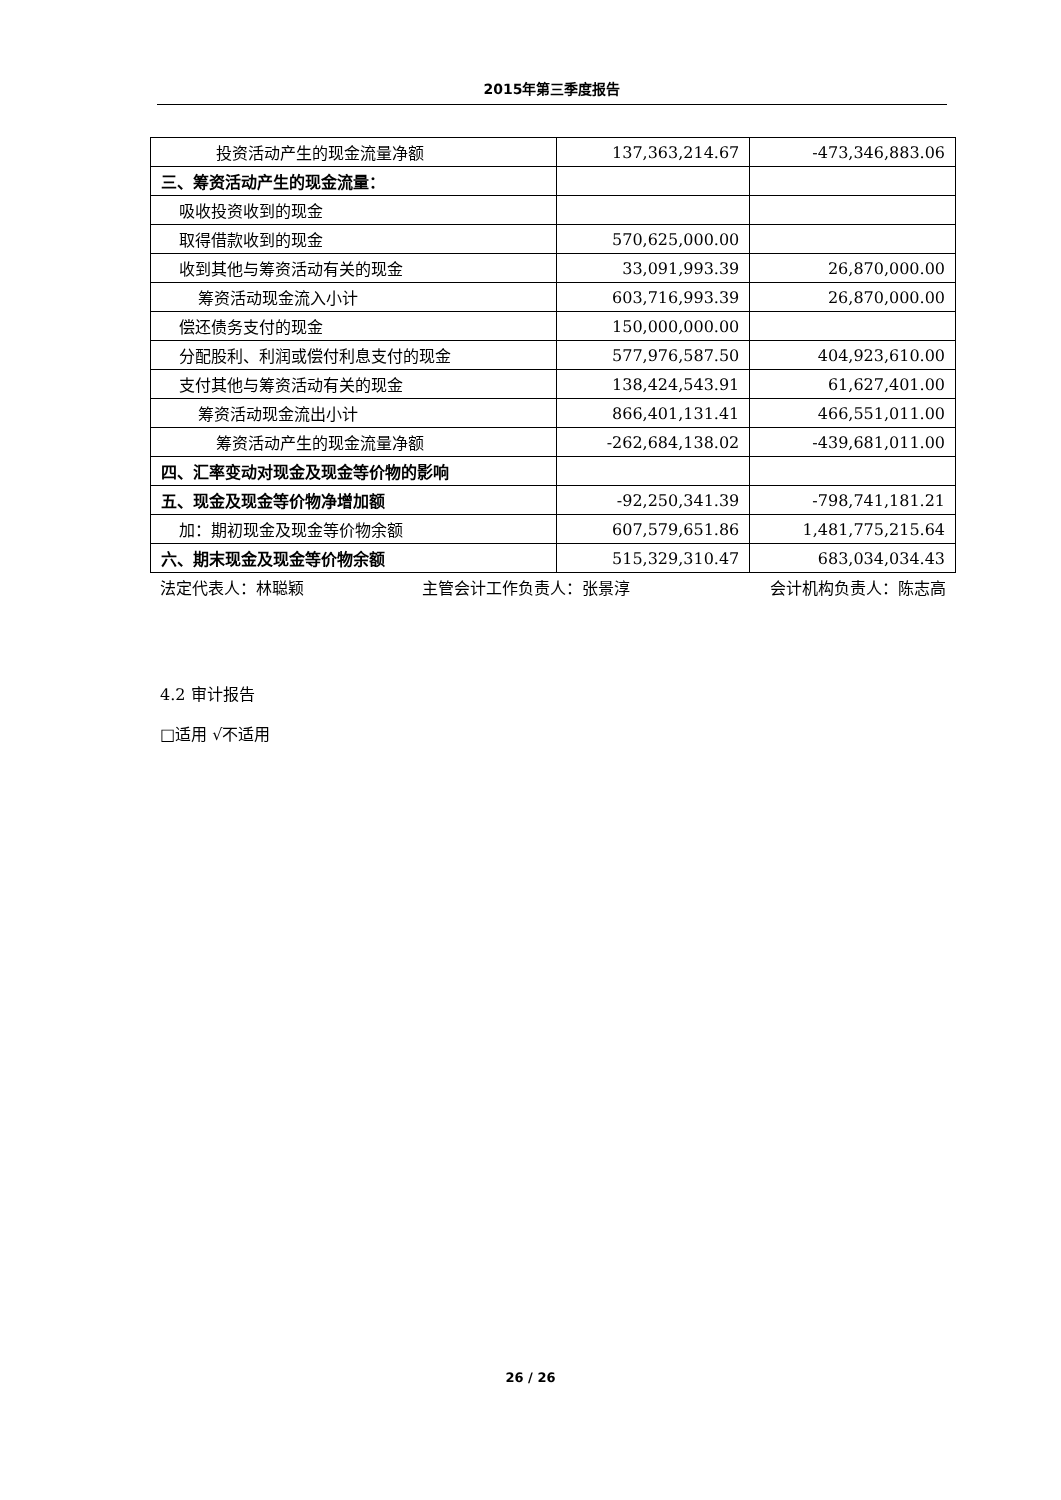2015年第三季度报告
| 投资活动产生的现金流量净额 | 137,363,214.67 | -473,346,883.06 |
| 三、筹资活动产生的现金流量： | | |
| 吸收投资收到的现金 | | |
| 取得借款收到的现金 | 570,625,000.00 | |
| 收到其他与筹资活动有关的现金 | 33,091,993.39 | 26,870,000.00 |
| 筹资活动现金流入小计 | 603,716,993.39 | 26,870,000.00 |
| 偿还债务支付的现金 | 150,000,000.00 | |
| 分配股利、利润或偿付利息支付的现金 | 577,976,587.50 | 404,923,610.00 |
| 支付其他与筹资活动有关的现金 | 138,424,543.91 | 61,627,401.00 |
| 筹资活动现金流出小计 | 866,401,131.41 | 466,551,011.00 |
| 筹资活动产生的现金流量净额 | -262,684,138.02 | -439,681,011.00 |
| 四、汇率变动对现金及现金等价物的影响 | | |
| 五、现金及现金等价物净增加额 | -92,250,341.39 | -798,741,181.21 |
| 加：期初现金及现金等价物余额 | 607,579,651.86 | 1,481,775,215.64 |
| 六、期末现金及现金等价物余额 | 515,329,310.47 | 683,034,034.43 |
法定代表人：林聪颖 主管会计工作负责人：张景淳 会计机构负责人：陈志高
4.2 审计报告
□适用 √不适用
26 / 26